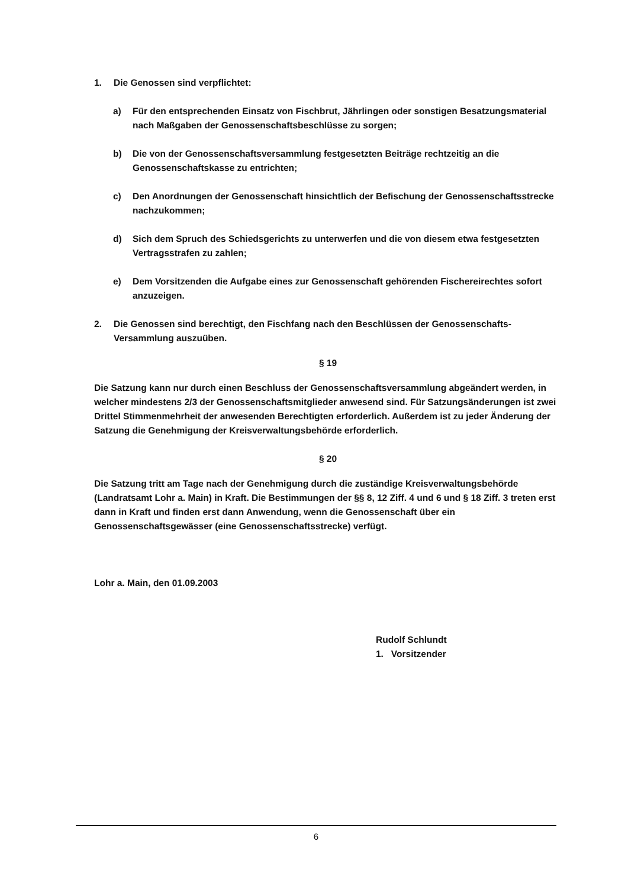1. Die Genossen sind verpflichtet:
a) Für den entsprechenden Einsatz von Fischbrut, Jährlingen oder sonstigen Besatzungsmaterial nach Maßgaben der Genossenschaftsbeschlüsse zu sorgen;
b) Die von der Genossenschaftsversammlung festgesetzten Beiträge rechtzeitig an die Genossenschaftskasse zu entrichten;
c) Den Anordnungen der Genossenschaft hinsichtlich der Befischung der Genossenschaftsstrecke nachzukommen;
d) Sich dem Spruch des Schiedsgerichts zu unterwerfen und die von diesem etwa festgesetzten Vertragsstrafen zu zahlen;
e) Dem Vorsitzenden die Aufgabe eines zur Genossenschaft gehörenden Fischereirechtes sofort anzuzeigen.
2. Die Genossen sind berechtigt, den Fischfang nach den Beschlüssen der Genossenschafts- Versammlung auszuüben.
§ 19
Die Satzung kann nur durch einen Beschluss der Genossenschaftsversammlung abgeändert werden, in welcher mindestens 2/3 der Genossenschaftsmitglieder anwesend sind. Für Satzungsänderungen ist zwei Drittel Stimmenmehrheit der anwesenden Berechtigten erforderlich. Außerdem ist zu jeder Änderung der Satzung die Genehmigung der Kreisverwaltungsbehörde erforderlich.
§ 20
Die Satzung tritt am Tage nach der Genehmigung durch die zuständige Kreisverwaltungsbehörde (Landratsamt Lohr a. Main) in Kraft. Die Bestimmungen der §§ 8, 12 Ziff. 4 und 6 und § 18 Ziff. 3 treten erst dann in Kraft und finden erst dann Anwendung, wenn die Genossenschaft über ein Genossenschaftsgewässer (eine Genossenschaftsstrecke) verfügt.
Lohr a. Main, den 01.09.2003
Rudolf Schlundt
1. Vorsitzender
6